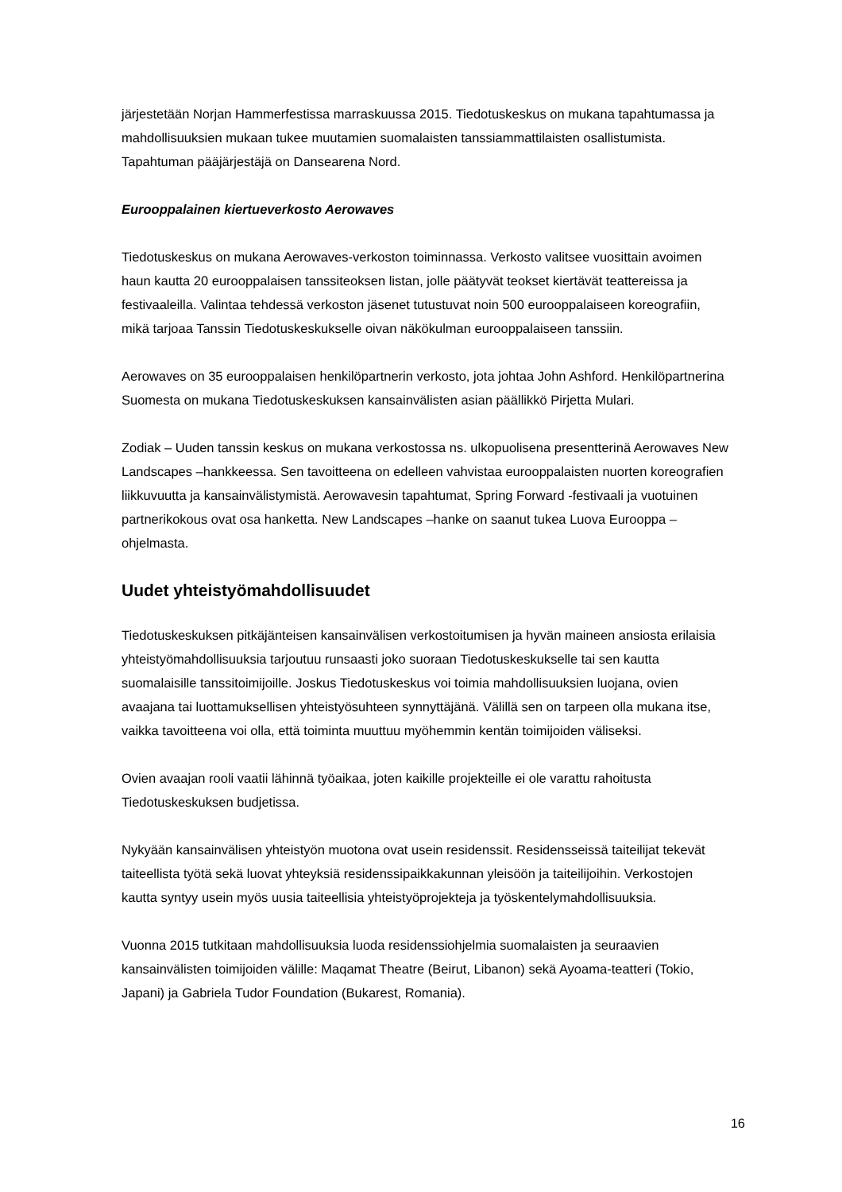järjestetään Norjan Hammerfestissa marraskuussa 2015. Tiedotuskeskus on mukana tapahtumassa ja mahdollisuuksien mukaan tukee muutamien suomalaisten tanssiammattilaisten osallistumista. Tapahtuman pääjärjestäjä on Dansearena Nord.
Eurooppalainen kiertueverkosto Aerowaves
Tiedotuskeskus on mukana Aerowaves-verkoston toiminnassa. Verkosto valitsee vuosittain avoimen haun kautta 20 eurooppalaisen tanssiteoksen listan, jolle päätyvät teokset kiertävät teattereissa ja festivaaleilla. Valintaa tehdessä verkoston jäsenet tutustuvat noin 500 eurooppalaiseen koreografiin, mikä tarjoaa Tanssin Tiedotuskeskukselle oivan näkökulman eurooppalaiseen tanssiin.
Aerowaves on 35 eurooppalaisen henkilöpartnerin verkosto, jota johtaa John Ashford. Henkilöpartnerina Suomesta on mukana Tiedotuskeskuksen kansainvälisten asian päällikkö Pirjetta Mulari.
Zodiak – Uuden tanssin keskus on mukana verkostossa ns. ulkopuolisena presentterinä Aerowaves New Landscapes –hankkeessa. Sen tavoitteena on edelleen vahvistaa eurooppalaisten nuorten koreografien liikkuvuutta ja kansainvälistymistä. Aerowavesin tapahtumat, Spring Forward -festivaali ja vuotuinen partnerikokous ovat osa hanketta. New Landscapes –hanke on saanut tukea Luova Eurooppa –ohjelmasta.
Uudet yhteistyömahdollisuudet
Tiedotuskeskuksen pitkäjänteisen kansainvälisen verkostoitumisen ja hyvän maineen ansiosta erilaisia yhteistyömahdollisuuksia tarjoutuu runsaasti joko suoraan Tiedotuskeskukselle tai sen kautta suomalaisille tanssitoimijoille. Joskus Tiedotuskeskus voi toimia mahdollisuuksien luojana, ovien avaajana tai luottamuksellisen yhteistyösuhteen synnyttäjänä. Välillä sen on tarpeen olla mukana itse, vaikka tavoitteena voi olla, että toiminta muuttuu myöhemmin kentän toimijoiden väliseksi.
Ovien avaajan rooli vaatii lähinnä työaikaa, joten kaikille projekteille ei ole varattu rahoitusta Tiedotuskeskuksen budjetissa.
Nykyään kansainvälisen yhteistyön muotona ovat usein residenssit. Residensseissä taiteilijat tekevät taiteellista työtä sekä luovat yhteyksiä residenssipaikkakunnan yleisöön ja taiteilijoihin. Verkostojen kautta syntyy usein myös uusia taiteellisia yhteistyöprojekteja ja työskentelymahdollisuuksia.
Vuonna 2015 tutkitaan mahdollisuuksia luoda residenssiohjelmia suomalaisten ja seuraavien kansainvälisten toimijoiden välille: Maqamat Theatre (Beirut, Libanon) sekä Ayoama-teatteri (Tokio, Japani) ja Gabriela Tudor Foundation (Bukarest, Romania).
16